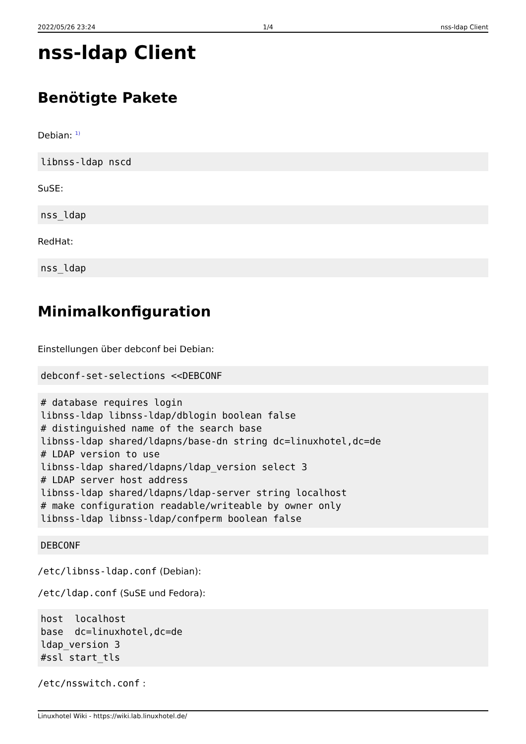2022/05/26 23:24 1/4 nss-ldap Client
nss-ldap Client
Benötigte Pakete
Debian: <sup>1)</sup>
libnss-ldap nscd
SuSE:
nss_ldap
RedHat:
nss_ldap
Minimalkonfiguration
Einstellungen über debconf bei Debian:
debconf-set-selections <<DEBCONF
# database requires login
libnss-ldap libnss-ldap/dblogin boolean false
# distinguished name of the search base
libnss-ldap shared/ldapns/base-dn string dc=linuxhotel,dc=de
# LDAP version to use
libnss-ldap shared/ldapns/ldap_version select 3
# LDAP server host address
libnss-ldap shared/ldapns/ldap-server string localhost
# make configuration readable/writeable by owner only
libnss-ldap libnss-ldap/confperm boolean false
DEBCONF
/etc/libnss-ldap.conf (Debian):
/etc/ldap.conf (SuSE und Fedora):
host  localhost
base  dc=linuxhotel,dc=de
ldap_version 3
#ssl start_tls
/etc/nsswitch.conf :
Linuxhotel Wiki - https://wiki.lab.linuxhotel.de/